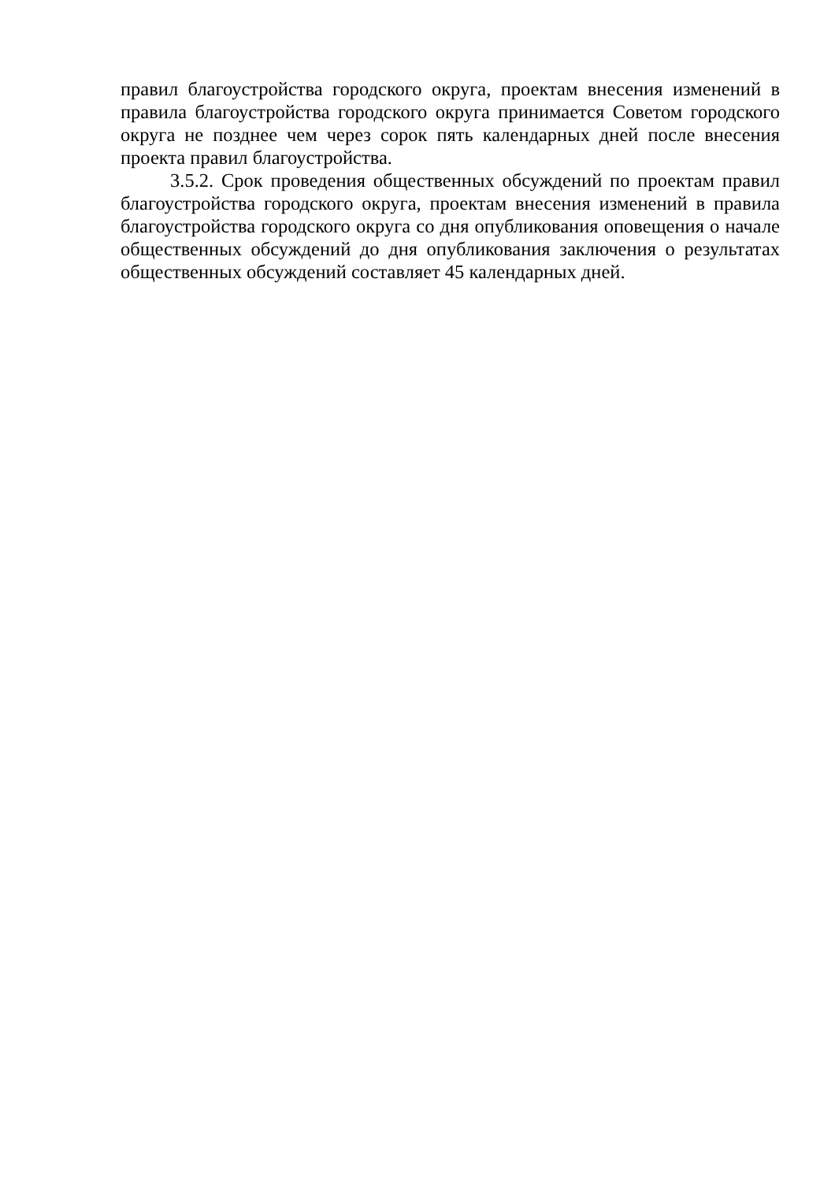правил благоустройства городского округа, проектам внесения изменений в правила благоустройства городского округа принимается Советом городского округа не позднее чем через сорок пять календарных дней после внесения проекта правил благоустройства.
3.5.2. Срок проведения общественных обсуждений по проектам правил благоустройства городского округа, проектам внесения изменений в правила благоустройства городского округа со дня опубликования оповещения о начале общественных обсуждений до дня опубликования заключения о результатах общественных обсуждений составляет 45 календарных дней.